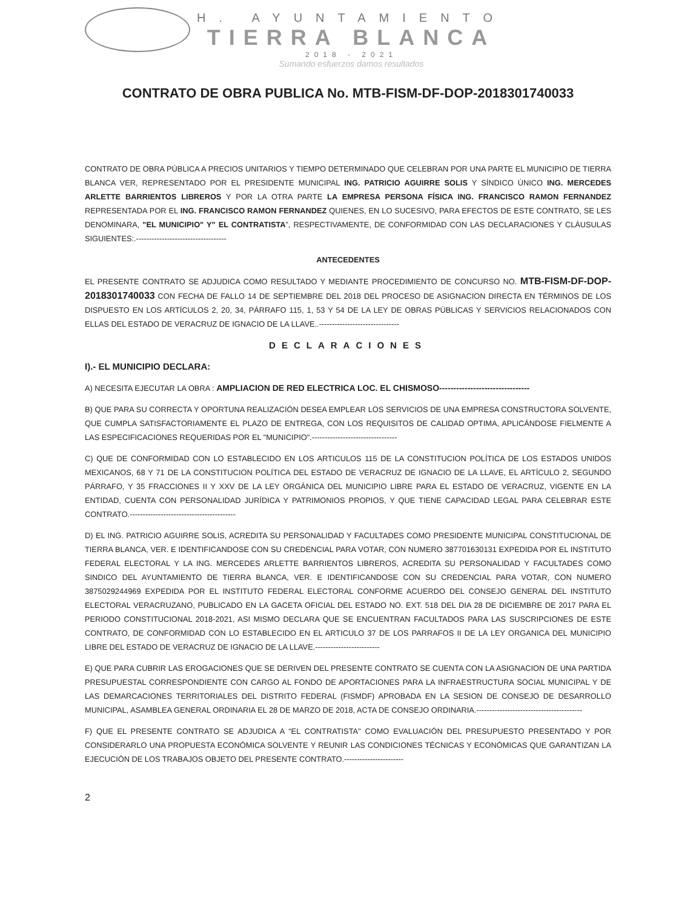H. AYUNTAMIENTO
TIERRA BLANCA
2018 - 2021
Sumando esfuerzos damos resultados
CONTRATO DE OBRA PUBLICA No. MTB-FISM-DF-DOP-2018301740033
CONTRATO DE OBRA PÚBLICA A PRECIOS UNITARIOS Y TIEMPO DETERMINADO QUE CELEBRAN POR UNA PARTE EL MUNICIPIO DE TIERRA BLANCA VER, REPRESENTADO POR EL PRESIDENTE MUNICIPAL ING. PATRICIO AGUIRRE SOLIS Y SÍNDICO ÚNICO ING. MERCEDES ARLETTE BARRIENTOS LIBREROS Y POR LA OTRA PARTE LA EMPRESA PERSONA FÍSICA ING. FRANCISCO RAMON FERNANDEZ REPRESENTADA POR EL ING. FRANCISCO RAMON FERNANDEZ QUIENES, EN LO SUCESIVO, PARA EFECTOS DE ESTE CONTRATO, SE LES DENOMINARA, "EL MUNICIPIO" Y" EL CONTRATISTA”, RESPECTIVAMENTE, DE CONFORMIDAD CON LAS DECLARACIONES Y CLÁUSULAS SIGUIENTES:.-----------------------------------
ANTECEDENTES
EL PRESENTE CONTRATO SE ADJUDICA COMO RESULTADO Y MEDIANTE PROCEDIMIENTO DE CONCURSO NO. MTB-FISM-DF-DOP-2018301740033 CON FECHA DE FALLO 14 DE SEPTIEMBRE DEL 2018 DEL PROCESO DE ASIGNACION DIRECTA EN TÉRMINOS DE LOS DISPUESTO EN LOS ARTÍCULOS 2, 20, 34, PÁRRAFO 115, 1, 53 Y 54 DE LA LEY DE OBRAS PÚBLICAS Y SERVICIOS RELACIONADOS CON ELLAS DEL ESTADO DE VERACRUZ DE IGNACIO DE LA LLAVE..-------------------------------
DECLARACIONES
I).- EL MUNICIPIO DECLARA:
A) NECESITA EJECUTAR LA OBRA : AMPLIACION DE RED ELECTRICA LOC. EL CHISMOSO--------------------------------
B) QUE PARA SU CORRECTA Y OPORTUNA REALIZACIÓN DESEA EMPLEAR LOS SERVICIOS DE UNA EMPRESA CONSTRUCTORA SOLVENTE, QUE CUMPLA SATISFACTORIAMENTE EL PLAZO DE ENTREGA, CON LOS REQUISITOS DE CALIDAD OPTIMA, APLICÁNDOSE FIELMENTE A LAS ESPECIFICACIONES REQUERIDAS POR EL "MUNICIPIO".---------------------------------
C) QUE DE CONFORMIDAD CON LO ESTABLECIDO EN LOS ARTICULOS 115 DE LA CONSTITUCION POLÍTICA DE LOS ESTADOS UNIDOS MEXICANOS, 68 Y 71 DE LA CONSTITUCION POLÍTICA DEL ESTADO DE VERACRUZ DE IGNACIO DE LA LLAVE, EL ARTÍCULO 2, SEGUNDO PÁRRAFO, Y 35 FRACCIONES II Y XXV DE LA LEY ORGÁNICA DEL MUNICIPIO LIBRE PARA EL ESTADO DE VERACRUZ, VIGENTE EN LA ENTIDAD, CUENTA CON PERSONALIDAD JURÍDICA Y PATRIMONIOS PROPIOS, Y QUE TIENE CAPACIDAD LEGAL PARA CELEBRAR ESTE CONTRATO.-----------------------------------------
D) EL ING. PATRICIO AGUIRRE SOLIS, ACREDITA SU PERSONALIDAD Y FACULTADES COMO PRESIDENTE MUNICIPAL CONSTITUCIONAL DE TIERRA BLANCA, VER. E IDENTIFICANDOSE CON SU CREDENCIAL PARA VOTAR, CON NUMERO 387701630131 EXPEDIDA POR EL INSTITUTO FEDERAL ELECTORAL Y LA ING. MERCEDES ARLETTE BARRIENTOS LIBREROS, ACREDITA SU PERSONALIDAD Y FACULTADES COMO SINDICO DEL AYUNTAMIENTO DE TIERRA BLANCA, VER. E IDENTIFICANDOSE CON SU CREDENCIAL PARA VOTAR, CON NUMERO 3875029244969 EXPEDIDA POR EL INSTITUTO FEDERAL ELECTORAL CONFORME ACUERDO DEL CONSEJO GENERAL DEL INSTITUTO ELECTORAL VERACRUZANO, PUBLICADO EN LA GACETA OFICIAL DEL ESTADO NO. EXT. 518 DEL DIA 28 DE DICIEMBRE DE 2017 PARA EL PERIODO CONSTITUCIONAL 2018-2021, ASI MISMO DECLARA QUE SE ENCUENTRAN FACULTADOS PARA LAS SUSCRIPCIONES DE ESTE CONTRATO, DE CONFORMIDAD CON LO ESTABLECIDO EN EL ARTICULO 37 DE LOS PARRAFOS II DE LA LEY ORGANICA DEL MUNICIPIO LIBRE DEL ESTADO DE VERACRUZ DE IGNACIO DE LA LLAVE.-------------------------
E) QUE PARA CUBRIR LAS EROGACIONES QUE SE DERIVEN DEL PRESENTE CONTRATO SE CUENTA CON LA ASIGNACION DE UNA PARTIDA PRESUPUESTAL CORRESPONDIENTE CON CARGO AL FONDO DE APORTACIONES PARA LA INFRAESTRUCTURA SOCIAL MUNICIPAL Y DE LAS DEMARCACIONES TERRITORIALES DEL DISTRITO FEDERAL (FISMDF) APROBADA EN LA SESION DE CONSEJO DE DESARROLLO MUNICIPAL, ASAMBLEA GENERAL ORDINARIA EL 28 DE MARZO DE 2018, ACTA DE CONSEJO ORDINARIA.-----------------------------------------
F) QUE EL PRESENTE CONTRATO SE ADJUDICA A “EL CONTRATISTA" COMO EVALUACIÓN DEL PRESUPUESTO PRESENTADO Y POR CONSIDERARLO UNA PROPUESTA ECONÓMICA SOLVENTE Y REUNIR LAS CONDICIONES TÉCNICAS Y ECONÓMICAS QUE GARANTIZAN LA EJECUCIÓN DE LOS TRABAJOS OBJETO DEL PRESENTE CONTRATO.-----------------------
2